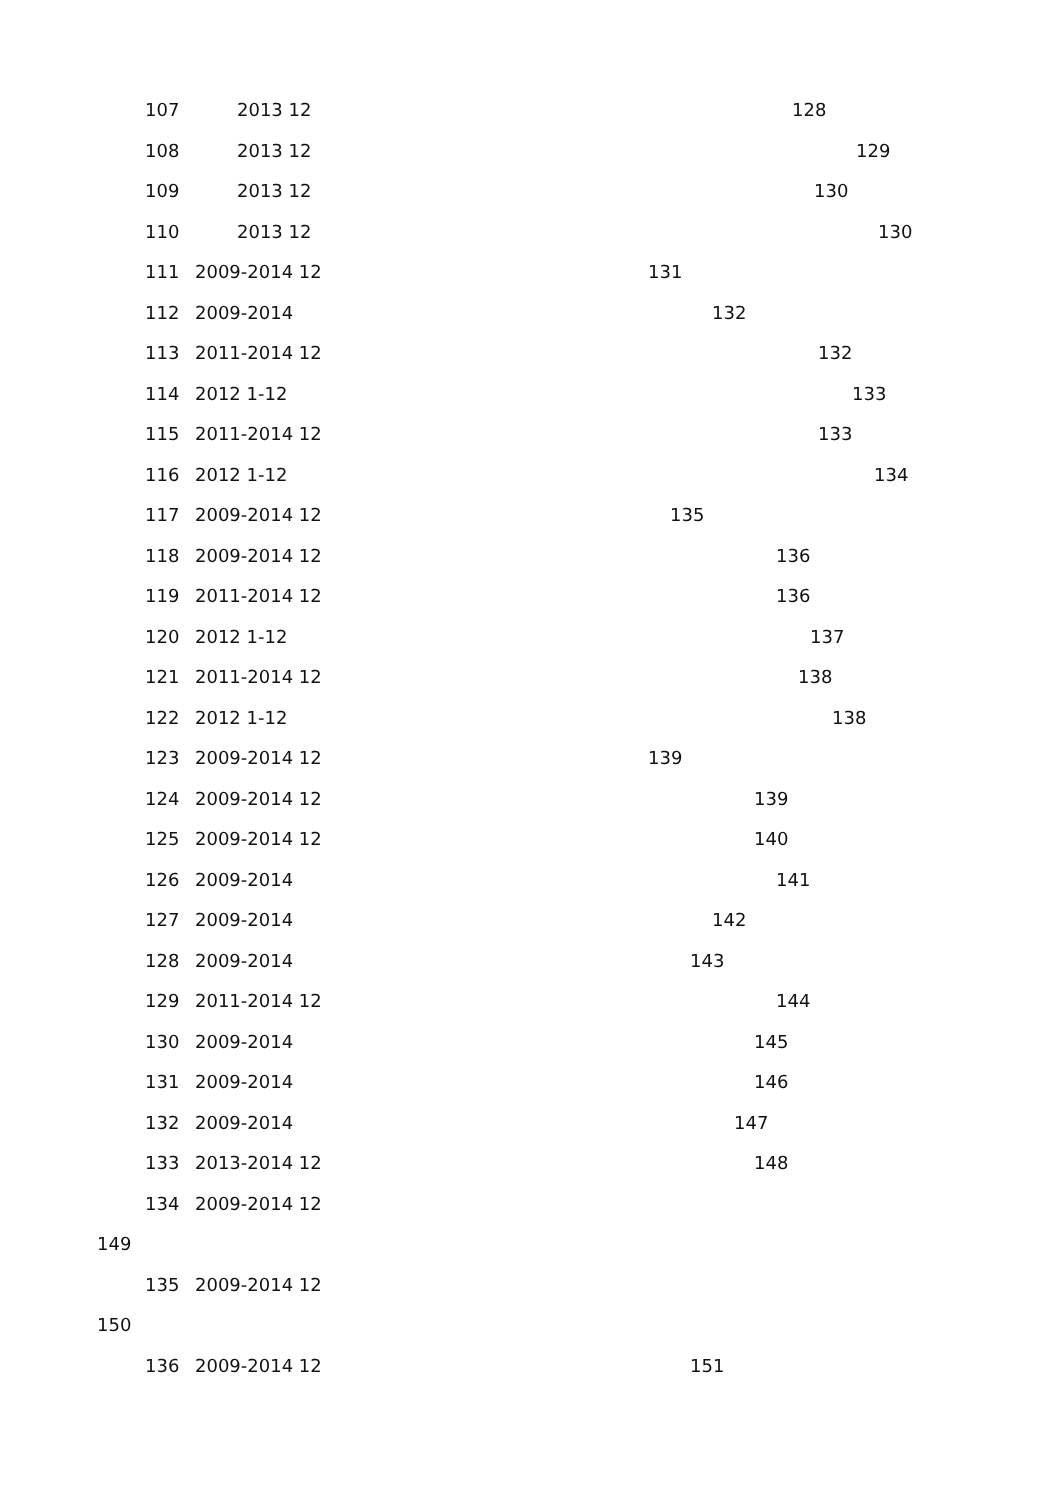107 2013 12 128
108 2013 12 129
109 2013 12 130
110 2013 12 130
111 2009-2014 12 131
112 2009-2014 132
113 2011-2014 12 132
114 2012 1-12 133
115 2011-2014 12 133
116 2012 1-12 134
117 2009-2014 12 135
118 2009-2014 12 136
119 2011-2014 12 136
120 2012 1-12 137
121 2011-2014 12 138
122 2012 1-12 138
123 2009-2014 12 139
124 2009-2014 12 139
125 2009-2014 12 140
126 2009-2014 141
127 2009-2014 142
128 2009-2014 143
129 2011-2014 12 144
130 2009-2014 145
131 2009-2014 146
132 2009-2014 147
133 2013-2014 12 148
134 2009-2014 12
149
135 2009-2014 12
150
136 2009-2014 12 151